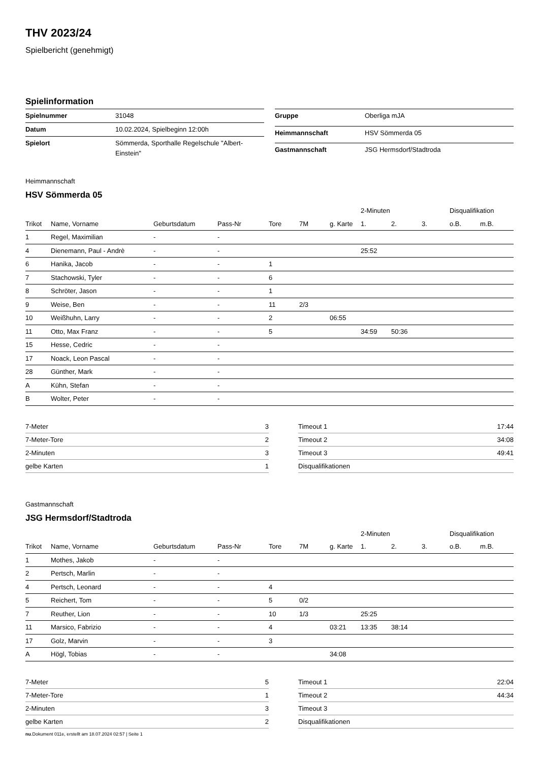THV 2023/24
Spielbericht (genehmigt)
Spielinformation
| Spielnummer | 31048 |
| Datum | 10.02.2024, Spielbeginn 12:00h |
| Spielort | Sömmerda, Sporthalle Regelschule "Albert-Einstein" |
| Gruppe | Oberliga mJA |
| Heimmannschaft | HSV Sömmerda 05 |
| Gastmannschaft | JSG Hermsdorf/Stadtroda |
Heimmannschaft
HSV Sömmerda 05
| | | | | | | | 2-Minuten | | | Disqualifikation | |
| --- | --- | --- | --- | --- | --- | --- | --- | --- | --- | --- | --- |
| Trikot | Name, Vorname | Geburtsdatum | Pass-Nr | Tore | 7M | g. Karte | 1. | 2. | 3. | o.B. | m.B. |
| 1 | Regel, Maximilian | - | - | | | | | | | | |
| 4 | Dienemann, Paul - Andrè | - | - | | | | 25:52 | | | | |
| 6 | Hanika, Jacob | - | - | 1 | | | | | | | |
| 7 | Stachowski, Tyler | - | - | 6 | | | | | | | |
| 8 | Schröter, Jason | - | - | 1 | | | | | | | |
| 9 | Weise, Ben | - | - | 11 | 2/3 | | | | | | |
| 10 | Weißhuhn, Larry | - | - | 2 | | 06:55 | | | | | |
| 11 | Otto, Max Franz | - | - | 5 | | | 34:59 | 50:36 | | | |
| 15 | Hesse, Cedric | - | - | | | | | | | | |
| 17 | Noack, Leon Pascal | - | - | | | | | | | | |
| 28 | Günther, Mark | - | - | | | | | | | | |
| A | Kühn, Stefan | - | - | | | | | | | | |
| B | Wolter, Peter | - | - | | | | | | | | |
| 7-Meter | 3 |
| 7-Meter-Tore | 2 |
| 2-Minuten | 3 |
| gelbe Karten | 1 |
| Timeout 1 | 17:44 |
| Timeout 2 | 34:08 |
| Timeout 3 | 49:41 |
| Disqualifikationen | |
Gastmannschaft
JSG Hermsdorf/Stadtroda
| | | | | | | | 2-Minuten | | | Disqualifikation | |
| --- | --- | --- | --- | --- | --- | --- | --- | --- | --- | --- | --- |
| Trikot | Name, Vorname | Geburtsdatum | Pass-Nr | Tore | 7M | g. Karte | 1. | 2. | 3. | o.B. | m.B. |
| 1 | Mothes, Jakob | - | - | | | | | | | | |
| 2 | Pertsch, Marlin | - | - | | | | | | | | |
| 4 | Pertsch, Leonard | - | - | 4 | | | | | | | |
| 5 | Reichert, Tom | - | - | 5 | 0/2 | | | | | | |
| 7 | Reuther, Lion | - | - | 10 | 1/3 | | 25:25 | | | | |
| 11 | Marsico, Fabrizio | - | - | 4 | | 03:21 | 13:35 | 38:14 | | | |
| 17 | Golz, Marvin | - | - | 3 | | | | | | | |
| A | Högl, Tobias | - | - | | | 34:08 | | | | | |
| 7-Meter | 5 |
| 7-Meter-Tore | 1 |
| 2-Minuten | 3 |
| gelbe Karten | 2 |
| Timeout 1 | 22:04 |
| Timeout 2 | 44:34 |
| Timeout 3 | |
| Disqualifikationen | |
nu.Dokument 011e, erstellt am 18.07.2024 02:57 | Seite 1